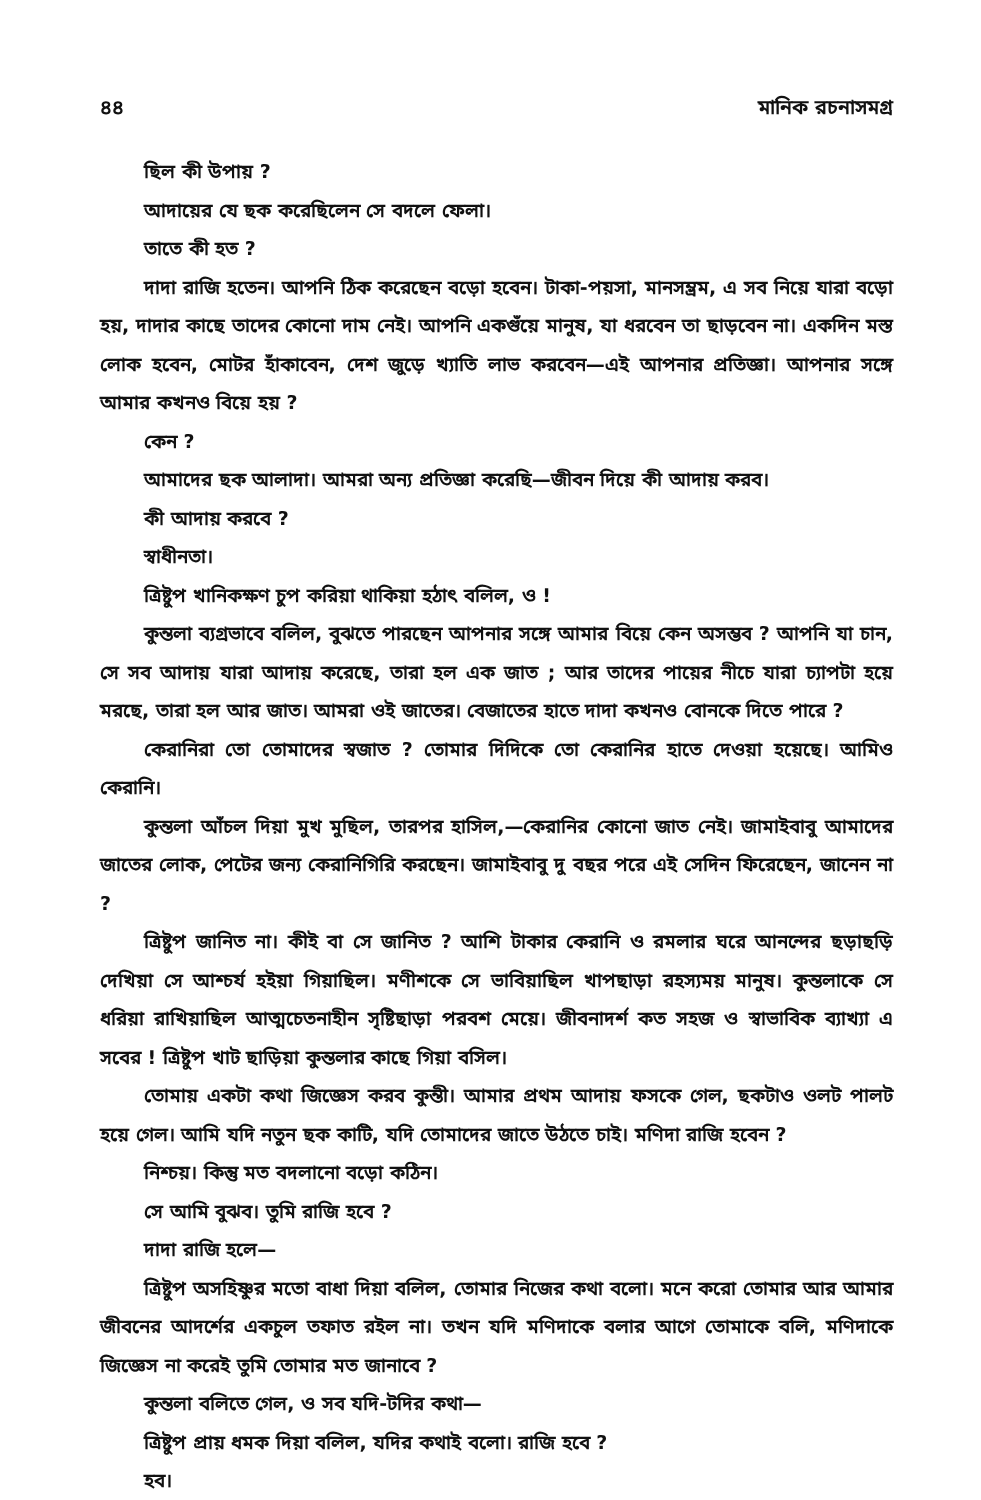৪৪ মানিক রচনাসমগ্র
ছিল কী উপায় ?
আদায়ের যে ছক করেছিলেন সে বদলে ফেলা।
তাতে কী হত ?
দাদা রাজি হতেন। আপনি ঠিক করেছেন বড়ো হবেন। টাকা-পয়সা, মানসম্ভ্রম, এ সব নিয়ে যারা বড়ো হয়, দাদার কাছে তাদের কোনো দাম নেই। আপনি একগুঁয়ে মানুষ, যা ধরবেন তা ছাড়বেন না। একদিন মস্ত লোক হবেন, মোটর হাঁকাবেন, দেশ জুড়ে খ্যাতি লাভ করবেন—এই আপনার প্রতিজ্ঞা। আপনার সঙ্গে আমার কখনও বিয়ে হয় ?
কেন ?
আমাদের ছক আলাদা। আমরা অন্য প্রতিজ্ঞা করেছি—জীবন দিয়ে কী আদায় করব।
কী আদায় করবে ?
স্বাধীনতা।
ত্রিষ্টুপ খানিকক্ষণ চুপ করিয়া থাকিয়া হঠাৎ বলিল, ও !
কুন্তলা ব্যগ্রভাবে বলিল, বুঝতে পারছেন আপনার সঙ্গে আমার বিয়ে কেন অসম্ভব ? আপনি যা চান, সে সব আদায় যারা আদায় করেছে, তারা হল এক জাত ; আর তাদের পায়ের নীচে যারা চ্যাপটা হয়ে মরছে, তারা হল আর জাত। আমরা ওই জাতের। বেজাতের হাতে দাদা কখনও বোনকে দিতে পারে ?
কেরানিরা তো তোমাদের স্বজাত ? তোমার দিদিকে তো কেরানির হাতে দেওয়া হয়েছে। আমিও কেরানি।
কুন্তলা আঁচল দিয়া মুখ মুছিল, তারপর হাসিল,—কেরানির কোনো জাত নেই। জামাইবাবু আমাদের জাতের লোক, পেটের জন্য কেরানিগিরি করছেন। জামাইবাবু দু বছর পরে এই সেদিন ফিরেছেন, জানেন না ?
ত্রিষ্টুপ জানিত না। কীই বা সে জানিত ? আশি টাকার কেরানি ও রমলার ঘরে আনন্দের ছড়াছড়ি দেখিয়া সে আশ্চর্য হইয়া গিয়াছিল। মণীশকে সে ভাবিয়াছিল খাপছাড়া রহস্যময় মানুষ। কুন্তলাকে সে ধরিয়া রাখিয়াছিল আত্মচেতনাহীন সৃষ্টিছাড়া পরবশ মেয়ে। জীবনাদর্শ কত সহজ ও স্বাভাবিক ব্যাখ্যা এ সবের ! ত্রিষ্টুপ খাট ছাড়িয়া কুন্তলার কাছে গিয়া বসিল।
তোমায় একটা কথা জিজ্ঞেস করব কুন্তী। আমার প্রথম আদায় ফসকে গেল, ছকটাও ওলট পালট হয়ে গেল। আমি যদি নতুন ছক কাটি, যদি তোমাদের জাতে উঠতে চাই। মণিদা রাজি হবেন ?
নিশ্চয়। কিন্তু মত বদলানো বড়ো কঠিন।
সে আমি বুঝব। তুমি রাজি হবে ?
দাদা রাজি হলে—
ত্রিষ্টুপ অসহিষ্ণুর মতো বাধা দিয়া বলিল, তোমার নিজের কথা বলো। মনে করো তোমার আর আমার জীবনের আদর্শের একচুল তফাত রইল না। তখন যদি মণিদাকে বলার আগে তোমাকে বলি, মণিদাকে জিজ্ঞেস না করেই তুমি তোমার মত জানাবে ?
কুন্তলা বলিতে গেল, ও সব যদি-টদির কথা—
ত্রিষ্টুপ প্রায় ধমক দিয়া বলিল, যদির কথাই বলো। রাজি হবে ?
হব।